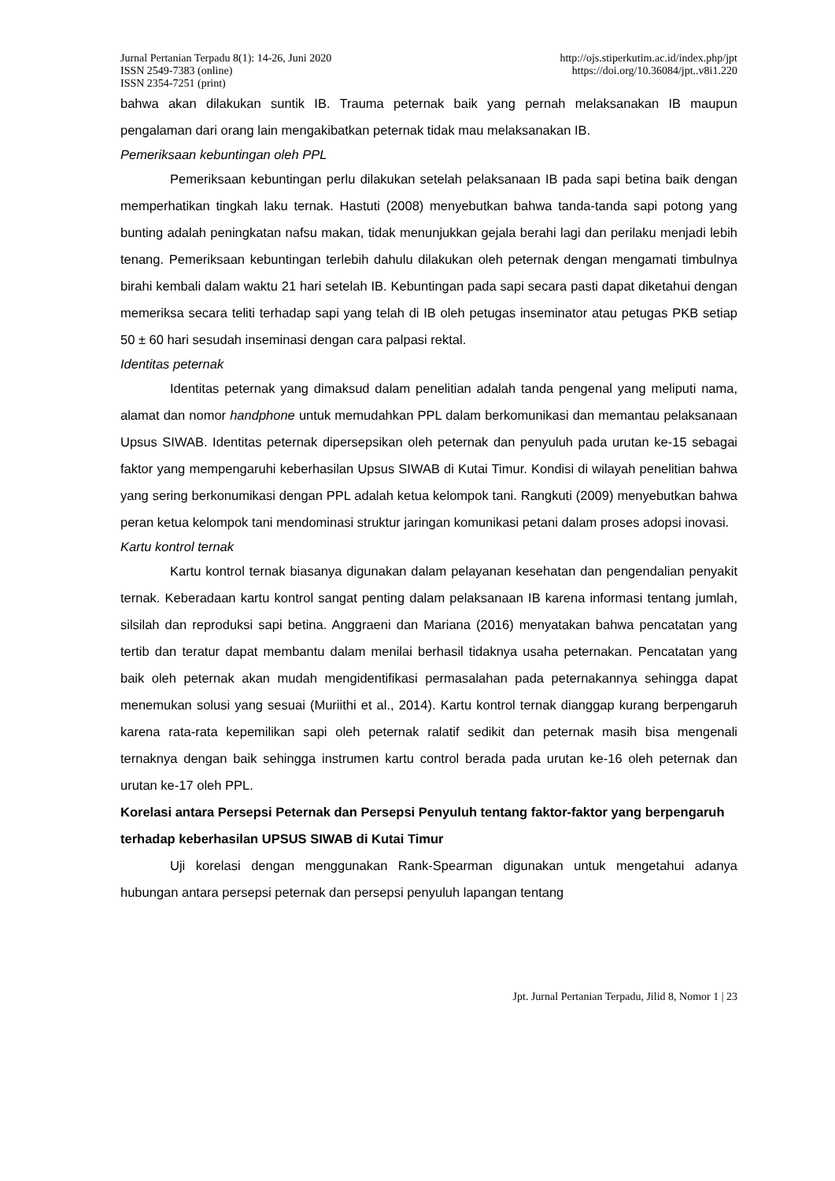Jurnal Pertanian Terpadu 8(1): 14-26, Juni 2020
ISSN 2549-7383 (online)
ISSN 2354-7251 (print)
http://ojs.stiperkutim.ac.id/index.php/jpt
https://doi.org/10.36084/jpt..v8i1.220
bahwa akan dilakukan suntik IB. Trauma peternak baik yang pernah melaksanakan IB maupun pengalaman dari orang lain mengakibatkan peternak tidak mau melaksanakan IB.
Pemeriksaan kebuntingan oleh PPL
Pemeriksaan kebuntingan perlu dilakukan setelah pelaksanaan IB pada sapi betina baik dengan memperhatikan tingkah laku ternak. Hastuti (2008) menyebutkan bahwa tanda-tanda sapi potong yang bunting adalah peningkatan nafsu makan, tidak menunjukkan gejala berahi lagi dan perilaku menjadi lebih tenang. Pemeriksaan kebuntingan terlebih dahulu dilakukan oleh peternak dengan mengamati timbulnya birahi kembali dalam waktu 21 hari setelah IB. Kebuntingan pada sapi secara pasti dapat diketahui dengan memeriksa secara teliti terhadap sapi yang telah di IB oleh petugas inseminator atau petugas PKB setiap 50 ± 60 hari sesudah inseminasi dengan cara palpasi rektal.
Identitas peternak
Identitas peternak yang dimaksud dalam penelitian adalah tanda pengenal yang meliputi nama, alamat dan nomor handphone untuk memudahkan PPL dalam berkomunikasi dan memantau pelaksanaan Upsus SIWAB. Identitas peternak dipersepsikan oleh peternak dan penyuluh pada urutan ke-15 sebagai faktor yang mempengaruhi keberhasilan Upsus SIWAB di Kutai Timur. Kondisi di wilayah penelitian bahwa yang sering berkonumikasi dengan PPL adalah ketua kelompok tani. Rangkuti (2009) menyebutkan bahwa peran ketua kelompok tani mendominasi struktur jaringan komunikasi petani dalam proses adopsi inovasi.
Kartu kontrol ternak
Kartu kontrol ternak biasanya digunakan dalam pelayanan kesehatan dan pengendalian penyakit ternak. Keberadaan kartu kontrol sangat penting dalam pelaksanaan IB karena informasi tentang jumlah, silsilah dan reproduksi sapi betina. Anggraeni dan Mariana (2016) menyatakan bahwa pencatatan yang tertib dan teratur dapat membantu dalam menilai berhasil tidaknya usaha peternakan. Pencatatan yang baik oleh peternak akan mudah mengidentifikasi permasalahan pada peternakannya sehingga dapat menemukan solusi yang sesuai (Muriithi et al., 2014). Kartu kontrol ternak dianggap kurang berpengaruh karena rata-rata kepemilikan sapi oleh peternak ralatif sedikit dan peternak masih bisa mengenali ternaknya dengan baik sehingga instrumen kartu control berada pada urutan ke-16 oleh peternak dan urutan ke-17 oleh PPL.
Korelasi antara Persepsi Peternak dan Persepsi Penyuluh tentang faktor-faktor yang berpengaruh terhadap keberhasilan UPSUS SIWAB di Kutai Timur
Uji korelasi dengan menggunakan Rank-Spearman digunakan untuk mengetahui adanya hubungan antara persepsi peternak dan persepsi penyuluh lapangan tentang
Jpt. Jurnal Pertanian Terpadu, Jilid 8, Nomor 1 | 23